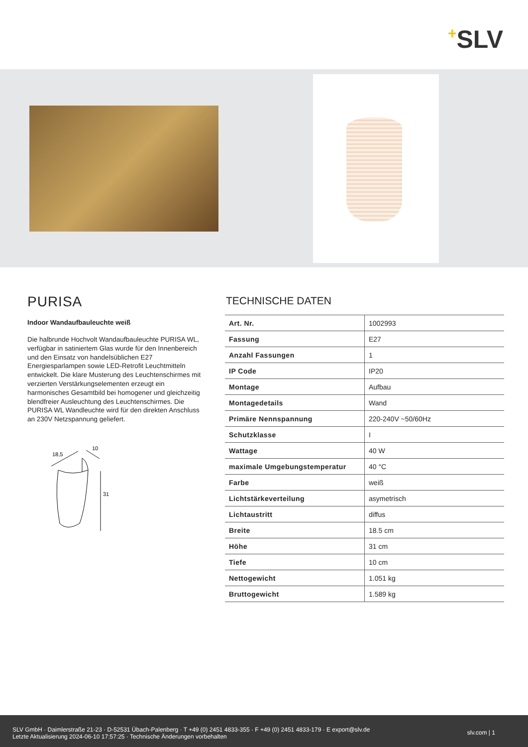+SLV
PURISA
Indoor Wandaufbauleuchte weiß
Die halbrunde Hochvolt Wandaufbauleuchte PURISA WL, verfügbar in satiniertem Glas wurde für den Innenbereich und den Einsatz von handelsüblichen E27 Energiesparlampen sowie LED-Retrofit Leuchtmitteln entwickelt. Die klare Musterung des Leuchtenschirmes mit verzierten Verstärkungselementen erzeugt ein harmonisches Gesamtbild bei homogener und gleichzeitig blendfreier Ausleuchtung des Leuchtenschirmes. Die PURISA WL Wandleuchte wird für den direkten Anschluss an 230V Netzspannung geliefert.
18,5
10
31
TECHNISCHE DATEN
| Art. Nr. | 1002993 |
| Fassung | E27 |
| Anzahl Fassungen | 1 |
| IP Code | IP20 |
| Montage | Aufbau |
| Montagedetails | Wand |
| Primäre Nennspannung | 220-240V ~50/60Hz |
| Schutzklasse | I |
| Wattage | 40 W |
| maximale Umgebungstemperatur | 40 °C |
| Farbe | weiß |
| Lichtstärkeverteilung | asymetrisch |
| Lichtaustritt | diffus |
| Breite | 18.5 cm |
| Höhe | 31 cm |
| Tiefe | 10 cm |
| Nettogewicht | 1.051 kg |
| Bruttogewicht | 1.589 kg |
SLV GmbH · Daimlerstraße 21-23 · D-52531 Übach-Palenberg · T +49 (0) 2451 4833-355 · F +49 (0) 2451 4833-179 · E export@slv.de
Letzte Aktualisierung 2024-06-10 17:57:25 · Technische Änderungen vorbehalten
slv.com | 1